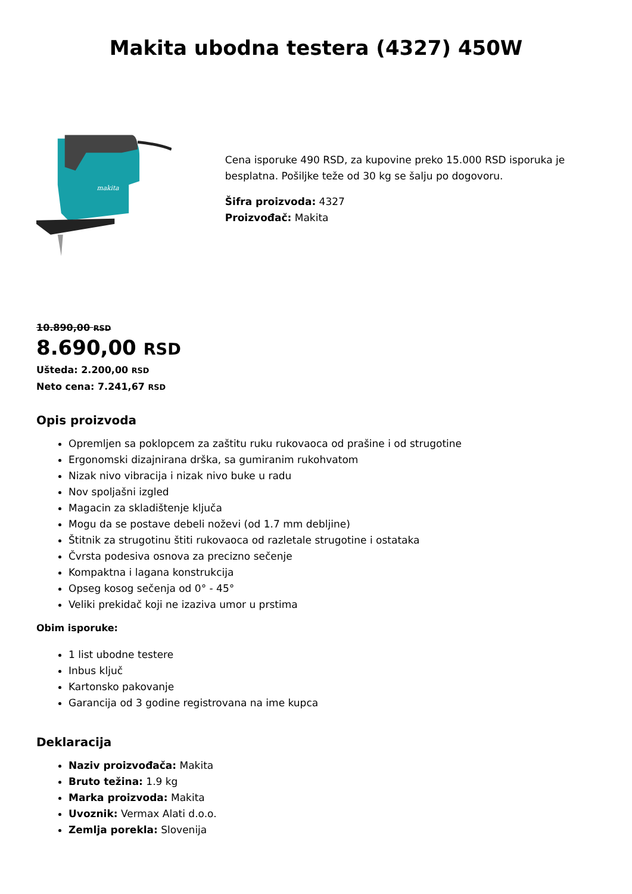Makita ubodna testera (4327) 450W
makita
Cena isporuke 490 RSD, za kupovine preko 15.000 RSD isporuka je besplatna. Pošiljke teže od 30 kg se šalju po dogovoru.
Šifra proizvoda: 4327
Proizvođač: Makita
10.890,00 RSD
8.690,00 RSD
Ušteda: 2.200,00 RSD
Neto cena: 7.241,67 RSD
Opis proizvoda
Opremljen sa poklopcem za zaštitu ruku rukovaoca od prašine i od strugotine
Ergonomski dizajnirana drška, sa gumiranim rukohvatom
Nizak nivo vibracija i nizak nivo buke u radu
Nov spoljašni izgled
Magacin za skladištenje ključa
Mogu da se postave debeli noževi (od 1.7 mm debljine)
Štitnik za strugotinu štiti rukovaoca od razletale strugotine i ostataka
Čvrsta podesiva osnova za precizno sečenje
Kompaktna i lagana konstrukcija
Opseg kosog sečenja od 0° - 45°
Veliki prekidač koji ne izaziva umor u prstima
Obim isporuke:
1 list ubodne testere
Inbus ključ
Kartonsko pakovanje
Garancija od 3 godine registrovana na ime kupca
Deklaracija
Naziv proizvođača: Makita
Bruto težina: 1.9 kg
Marka proizvoda: Makita
Uvoznik: Vermax Alati d.o.o.
Zemlja porekla: Slovenija